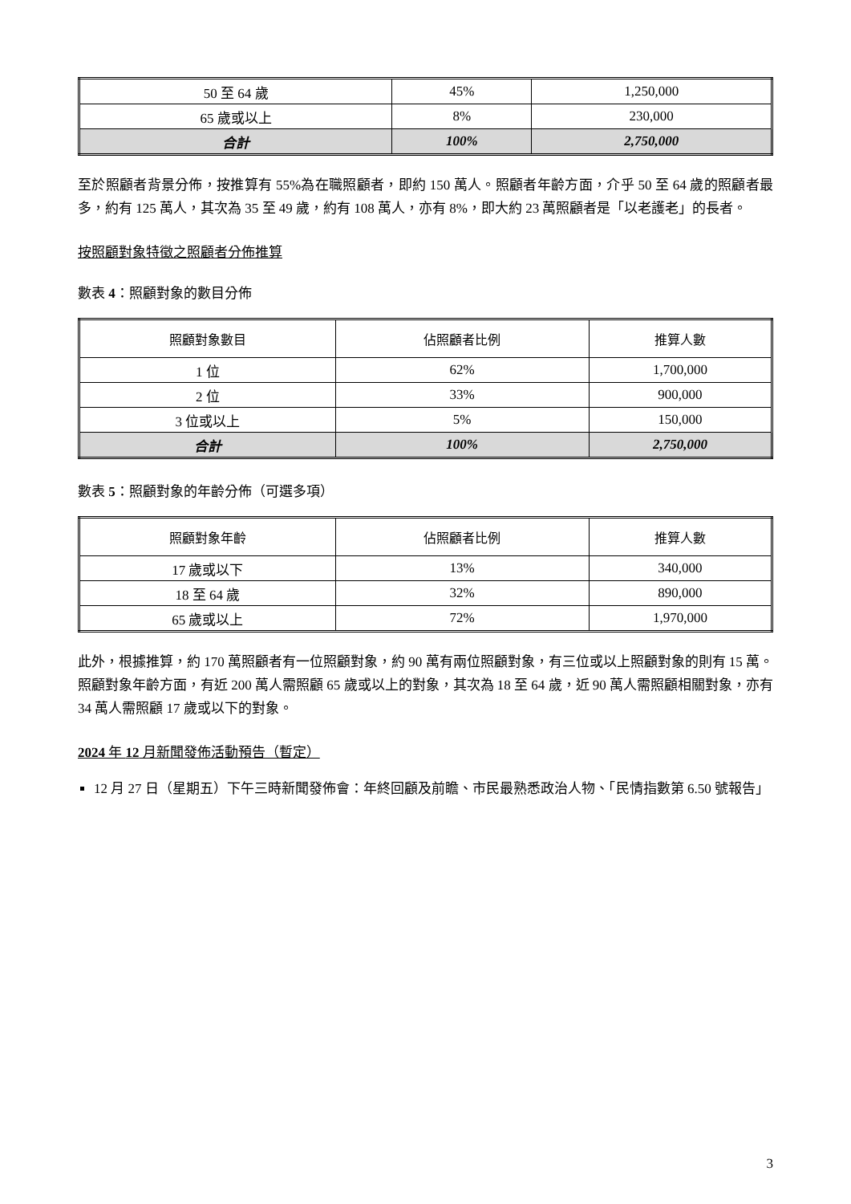| 50 至 64 歲 | 45% | 1,250,000 |
| 65 歲或以上 | 8% | 230,000 |
| 合計 | 100% | 2,750,000 |
至於照顧者背景分佈，按推算有 55%為在職照顧者，即約 150 萬人。照顧者年齡方面，介乎 50 至 64 歲的照顧者最多，約有 125 萬人，其次為 35 至 49 歲，約有 108 萬人，亦有 8%，即大約 23 萬照顧者是「以老護老」的長者。
按照顧對象特徵之照顧者分佈推算
數表 4：照顧對象的數目分佈
| 照顧對象數目 | 佔照顧者比例 | 推算人數 |
| --- | --- | --- |
| 1 位 | 62% | 1,700,000 |
| 2 位 | 33% | 900,000 |
| 3 位或以上 | 5% | 150,000 |
| 合計 | 100% | 2,750,000 |
數表 5：照顧對象的年齡分佈（可選多項）
| 照顧對象年齡 | 佔照顧者比例 | 推算人數 |
| --- | --- | --- |
| 17 歲或以下 | 13% | 340,000 |
| 18 至 64 歲 | 32% | 890,000 |
| 65 歲或以上 | 72% | 1,970,000 |
此外，根據推算，約 170 萬照顧者有一位照顧對象，約 90 萬有兩位照顧對象，有三位或以上照顧對象的則有 15 萬。照顧對象年齡方面，有近 200 萬人需照顧 65 歲或以上的對象，其次為 18 至 64 歲，近 90 萬人需照顧相關對象，亦有 34 萬人需照顧 17 歲或以下的對象。
2024 年 12 月新聞發佈活動預告（暫定）
12 月 27 日（星期五）下午三時新聞發佈會：年終回顧及前瞻、市民最熟悉政治人物、「民情指數第 6.50 號報告」
3